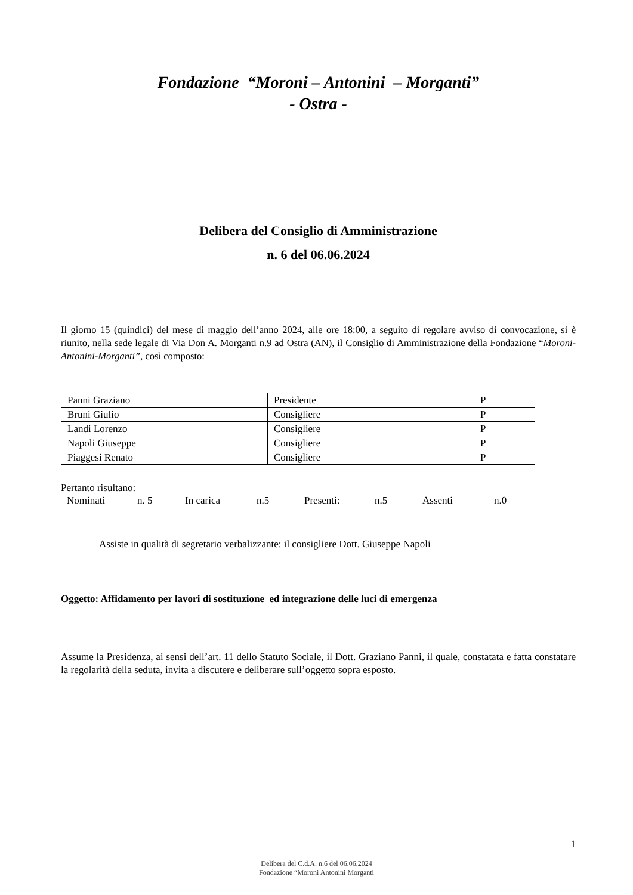Fondazione “Moroni – Antonini – Morganti”
- Ostra -
Delibera del Consiglio di Amministrazione
n. 6 del 06.06.2024
Il giorno 15 (quindici) del mese di maggio dell’anno 2024, alle ore 18:00, a seguito di regolare avviso di convocazione, si è riunito, nella sede legale di Via Don A. Morganti n.9 ad Ostra (AN), il Consiglio di Amministrazione della Fondazione “Moroni-Antonini-Morganti”, così composto:
| Panni Graziano | Presidente | P |
| Bruni Giulio | Consigliere | P |
| Landi Lorenzo | Consigliere | P |
| Napoli Giuseppe | Consigliere | P |
| Piaggesi Renato | Consigliere | P |
Pertanto risultano:
Nominati n. 5 In carica n.5 Presenti: n.5 Assenti n.0
Assiste in qualità di segretario verbalizzante: il consigliere Dott. Giuseppe Napoli
Oggetto: Affidamento per lavori di sostituzione ed integrazione delle luci di emergenza
Assume la Presidenza, ai sensi dell’art. 11 dello Statuto Sociale, il Dott. Graziano Panni, il quale, constatata e fatta constatare la regolarità della seduta, invita a discutere e deliberare sull’oggetto sopra esposto.
1
Delibera del C.d.A. n.6 del 06.06.2024
Fondazione “Moroni Antonini Morganti